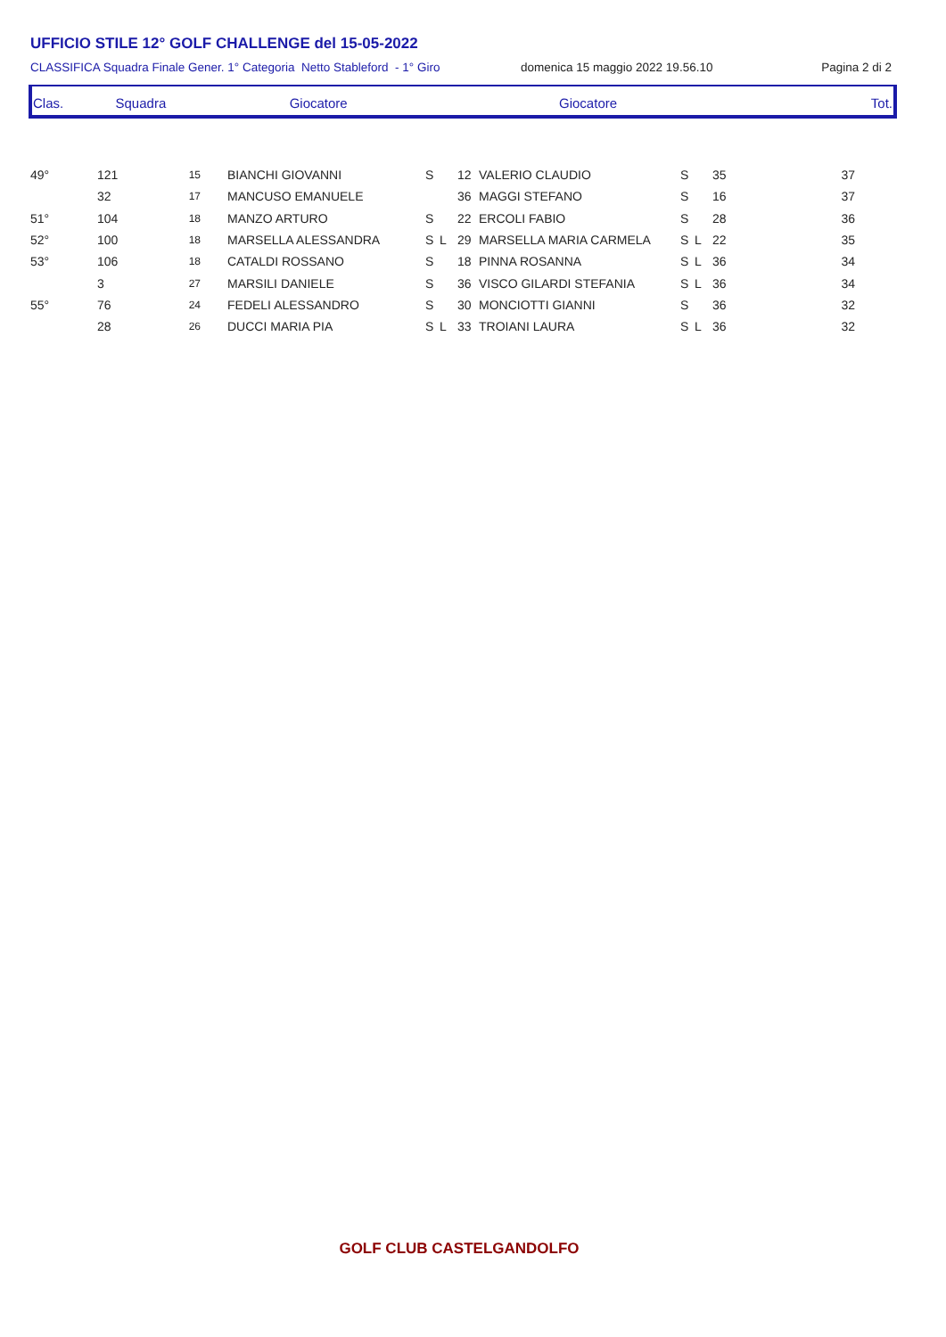UFFICIO STILE 12° GOLF CHALLENGE del 15-05-2022
CLASSIFICA Squadra Finale Gener. 1° Categoria Netto Stableford - 1° Giro domenica 15 maggio 2022 19.56.10 Pagina 2 di 2
| Clas. | Squadra | Giocatore | Giocatore | Tot. |
| --- | --- | --- | --- | --- |
| 49° | 121 | 15 | | BIANCHI GIOVANNI | S | | 12 | VALERIO CLAUDIO | S | | 35 | 37 |
| | 32 | 17 | | MANCUSO EMANUELE | | | 36 | MAGGI STEFANO | S | | 16 | 37 |
| 51° | 104 | 18 | | MANZO ARTURO | S | | 22 | ERCOLI FABIO | S | | 28 | 36 |
| 52° | 100 | 18 | | MARSELLA ALESSANDRA | S | L | 29 | MARSELLA MARIA CARMELA | S | L | 22 | 35 |
| 53° | 106 | 18 | | CATALDI ROSSANO | S | | 18 | PINNA ROSANNA | S | L | 36 | 34 |
| | 3 | 27 | | MARSILI DANIELE | S | | 36 | VISCO GILARDI STEFANIA | S | L | 36 | 34 |
| 55° | 76 | 24 | | FEDELI ALESSANDRO | S | | 30 | MONCIOTTI GIANNI | S | | 36 | 32 |
| | 28 | 26 | | DUCCI MARIA PIA | S | L | 33 | TROIANI LAURA | S | L | 36 | 32 |
GOLF CLUB CASTELGANDOLFO